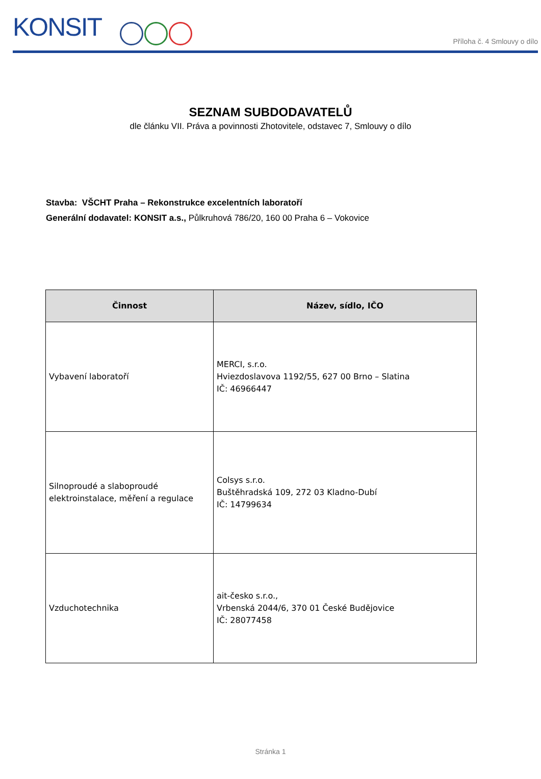KONSIT
Příloha č. 4 Smlouvy o dílo
SEZNAM SUBDODAVATELŮ
dle článku VII. Práva a povinnosti Zhotovitele, odstavec 7, Smlouvy o dílo
Stavba: VŠCHT Praha – Rekonstrukce excelentních laboratoří
Generální dodavatel: KONSIT a.s., Půlkruhová 786/20, 160 00 Praha 6 – Vokovice
| Činnost | Název, sídlo, IČO |
| --- | --- |
| Vybavení laboratoří | MERCI, s.r.o. Hviezdoslavova 1192/55, 627 00 Brno – Slatina IČ: 46966447 |
| Silnoproudé a slaboproudé elektroinstalace, měření a regulace | Colsys s.r.o. Buštěhradská 109, 272 03 Kladno-Dubí IČ: 14799634 |
| Vzduchotechnika | ait-česko s.r.o., Vrbenská 2044/6, 370 01 České Budějovice IČ: 28077458 |
Stránka 1